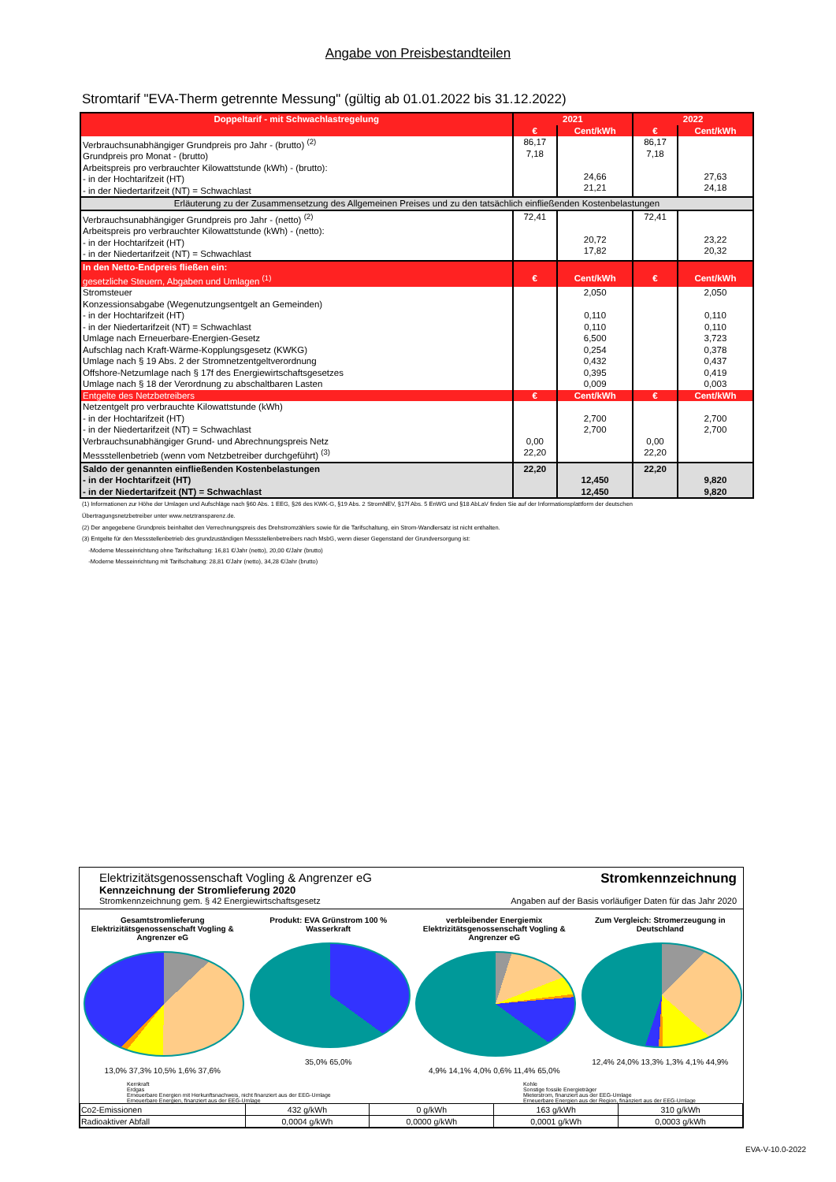Angabe von Preisbestandteilen
Stromtarif "EVA-Therm getrennte Messung" (gültig ab 01.01.2022 bis 31.12.2022)
| Doppeltarif - mit Schwachlastregelung | 2021 | | 2022 | |
| --- | --- | --- | --- | --- |
| | € | Cent/kWh | € | Cent/kWh |
| Verbrauchsunabhängiger Grundpreis pro Jahr - (brutto) <sup>(2)</sup> Grundpreis pro Monat - (brutto) Arbeitspreis pro verbrauchter Kilowattstunde (kWh) - (brutto): - in der Hochtarifzeit (HT) - in der Niedertarifzeit (NT) = Schwachlast | 86,17 7,18 | 24,66 21,21 | 86,17 7,18 | 27,63 24,18 |
| Erläuterung zu der Zusammensetzung des Allgemeinen Preises und zu den tatsächlich einfließenden Kostenbelastungen | | | | |
| Verbrauchsunabhängiger Grundpreis pro Jahr - (netto) <sup>(2)</sup> Arbeitspreis pro verbrauchter Kilowattstunde (kWh) - (netto): - in der Hochtarifzeit (HT) - in der Niedertarifzeit (NT) = Schwachlast | 72,41 | 20,72 17,82 | 72,41 | 23,22 20,32 |
| In den Netto-Endpreis fließen ein: | | | | |
| gesetzliche Steuern, Abgaben und Umlagen <sup>(1)</sup> | € | Cent/kWh | € | Cent/kWh |
| Stromsteuer Konzessionsabgabe (Wegenutzungsentgelt an Gemeinden) - in der Hochtarifzeit (HT) - in der Niedertarifzeit (NT) = Schwachlast Umlage nach Erneuerbare-Energien-Gesetz Aufschlag nach Kraft-Wärme-Kopplungsgesetz (KWKG) Umlage nach § 19 Abs. 2 der Stromnetzentgeltverordnung Offshore-Netzumlage nach § 17f des Energiewirtschaftsgesetzes Umlage nach § 18 der Verordnung zu abschaltbaren Lasten | | 2,050 0,110 0,110 6,500 0,254 0,432 0,395 0,009 | | 2,050 0,110 0,110 3,723 0,378 0,437 0,419 0,003 |
| Entgelte des Netzbetreibers | € | Cent/kWh | € | Cent/kWh |
| Netzentgelt pro verbrauchte Kilowattstunde (kWh) - in der Hochtarifzeit (HT) - in der Niedertarifzeit (NT) = Schwachlast Verbrauchsunabhängiger Grund- und Abrechnungspreis Netz Messstellenbetrieb (wenn vom Netzbetreiber durchgeführt) <sup>(3)</sup> | 0,00 22,20 | 2,700 2,700 | 0,00 22,20 | 2,700 2,700 |
| Saldo der genannten einfließenden Kostenbelastungen - in der Hochtarifzeit (HT) - in der Niedertarifzeit (NT) = Schwachlast | 22,20 | 12,450 12,450 | 22,20 | 9,820 9,820 |
(1) Informationen zur Höhe der Umlagen und Aufschläge nach §60 Abs. 1 EEG, §26 des KWK-G, §19 Abs. 2 StromNEV, §17f Abs. 5 EnWG und §18 AbLaV finden Sie auf der Informationsplattform der deutschen
Übertragungsnetzbetreiber unter www.netztransparenz.de.
(2) Der angegebene Grundpreis beinhaltet den Verrechnungspreis des Drehstromzählers sowie für die Tarifschaltung, ein Strom-Wandlersatz ist nicht enthalten.
(3) Entgelte für den Messstellenbetrieb des grundzuständigen Messstellenbetreibers nach MsbG, wenn dieser Gegenstand der Grundversorgung ist:
-Moderne Messeinrichtung ohne Tarifschaltung: 16,81 €/Jahr (netto), 20,00 €/Jahr (brutto)
-Moderne Messeinrichtung mit Tarifschaltung: 28,81 €/Jahr (netto), 34,28 €/Jahr (brutto)
Elektrizitätsgenossenschaft Vogling & Angrenzer eG
Kennzeichnung der Stromlieferung 2020
Stromkennzeichnung gem. § 42 Energiewirtschaftsgesetz
Stromkennzeichnung
Angaben auf der Basis vorläufiger Daten für das Jahr 2020
Gesamtstromlieferung Elektrizitätsgenossenschaft Vogling & Angrenzer eG
13,0% 37,3% 10,5% 1,6% 37,6%
Produkt: EVA Grünstrom 100 % Wasserkraft
35,0% 65,0%
verbleibender Energiemix Elektrizitätsgenossenschaft Vogling & Angrenzer eG
4,9% 14,1% 4,0% 0,6% 11,4% 65,0%
Zum Vergleich: Stromerzeugung in Deutschland
12,4% 24,0% 13,3% 1,3% 4,1% 44,9%
Kernkraft
Erdgas
Erneuerbare Energien mit Herkunftsnachweis, nicht finanziert aus der EEG-Umlage
Erneuerbare Energien, finanziert aus der EEG-Umlage
Kohle
Sonstige fossile Energieträger
Mieterstrom, finanziert aus der EEG-Umlage
Erneuerbare Energien aus der Region, finanziert aus der EEG-Umlage
| Co2-Emissionen | 432 g/kWh | 0 g/kWh | 163 g/kWh | 310 g/kWh |
| Radioaktiver Abfall | 0,0004 g/kWh | 0,0000 g/kWh | 0,0001 g/kWh | 0,0003 g/kWh |
EVA-V-10.0-2022